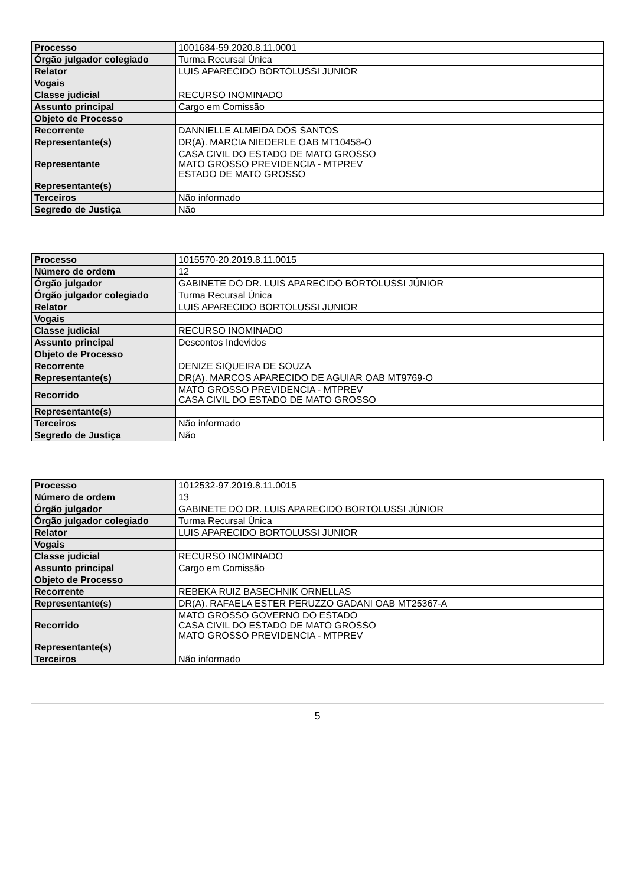| Processo | 1001684-59.2020.8.11.0001 |
| Órgão julgador colegiado | Turma Recursal Única |
| Relator | LUIS APARECIDO BORTOLUSSI JUNIOR |
| Vogais | |
| Classe judicial | RECURSO INOMINADO |
| Assunto principal | Cargo em Comissão |
| Objeto de Processo | |
| Recorrente | DANNIELLE ALMEIDA DOS SANTOS |
| Representante(s) | DR(A). MARCIA NIEDERLE OAB MT10458-O |
| Representante | CASA CIVIL DO ESTADO DE MATO GROSSO MATO GROSSO PREVIDENCIA - MTPREV ESTADO DE MATO GROSSO |
| Representante(s) | |
| Terceiros | Não informado |
| Segredo de Justiça | Não |
| Processo | 1015570-20.2019.8.11.0015 |
| Número de ordem | 12 |
| Órgão julgador | GABINETE DO DR. LUIS APARECIDO BORTOLUSSI JÚNIOR |
| Órgão julgador colegiado | Turma Recursal Única |
| Relator | LUIS APARECIDO BORTOLUSSI JUNIOR |
| Vogais | |
| Classe judicial | RECURSO INOMINADO |
| Assunto principal | Descontos Indevidos |
| Objeto de Processo | |
| Recorrente | DENIZE SIQUEIRA DE SOUZA |
| Representante(s) | DR(A). MARCOS APARECIDO DE AGUIAR OAB MT9769-O |
| Recorrido | MATO GROSSO PREVIDENCIA - MTPREV CASA CIVIL DO ESTADO DE MATO GROSSO |
| Representante(s) | |
| Terceiros | Não informado |
| Segredo de Justiça | Não |
| Processo | 1012532-97.2019.8.11.0015 |
| Número de ordem | 13 |
| Órgão julgador | GABINETE DO DR. LUIS APARECIDO BORTOLUSSI JÚNIOR |
| Órgão julgador colegiado | Turma Recursal Única |
| Relator | LUIS APARECIDO BORTOLUSSI JUNIOR |
| Vogais | |
| Classe judicial | RECURSO INOMINADO |
| Assunto principal | Cargo em Comissão |
| Objeto de Processo | |
| Recorrente | REBEKA RUIZ BASECHNIK ORNELLAS |
| Representante(s) | DR(A). RAFAELA ESTER PERUZZO GADANI OAB MT25367-A |
| Recorrido | MATO GROSSO GOVERNO DO ESTADO CASA CIVIL DO ESTADO DE MATO GROSSO MATO GROSSO PREVIDENCIA - MTPREV |
| Representante(s) | |
| Terceiros | Não informado |
5